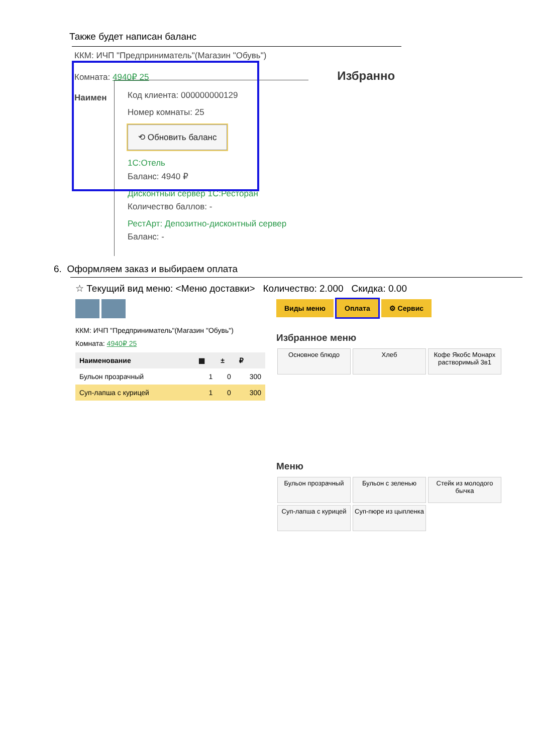Также будет написан баланс
ККМ: ИЧП "Предприниматель"(Магазин "Обувь")
Комната: 4940₽ 25 Избранно
Наимен
Код клиента: 000000000129
Номер комнаты: 25
⟲ Обновить баланс
1С:Отель
Баланс: 4940 ₽
Дисконтный сервер 1С:Ресторан
Количество баллов: -
РестАрт: Депозитно-дисконтный сервер
Баланс: -
6. Оформляем заказ и выбираем оплата
☆ Текущий вид меню: <Меню доставки> Количество: 2.000 Скидка: 0.00
ККМ: ИЧП "Предприниматель"(Магазин "Обувь")
Комната: 4940₽ 25
| Наименование | ▦ | ± | ₽ |
| --- | --- | --- | --- |
| Бульон прозрачный | 1 | 0 | 300 |
| Суп-лапша с курицей | 1 | 0 | 300 |
Виды меню Оплата ⚙ Сервис
Избранное меню
Основное блюдо Хлеб Кофе Якобс Монарх растворимый 3в1
Меню
Бульон прозрачный Бульон с зеленью Стейк из молодого бычка
Суп-лапша с курицей Суп-пюре из цыпленка